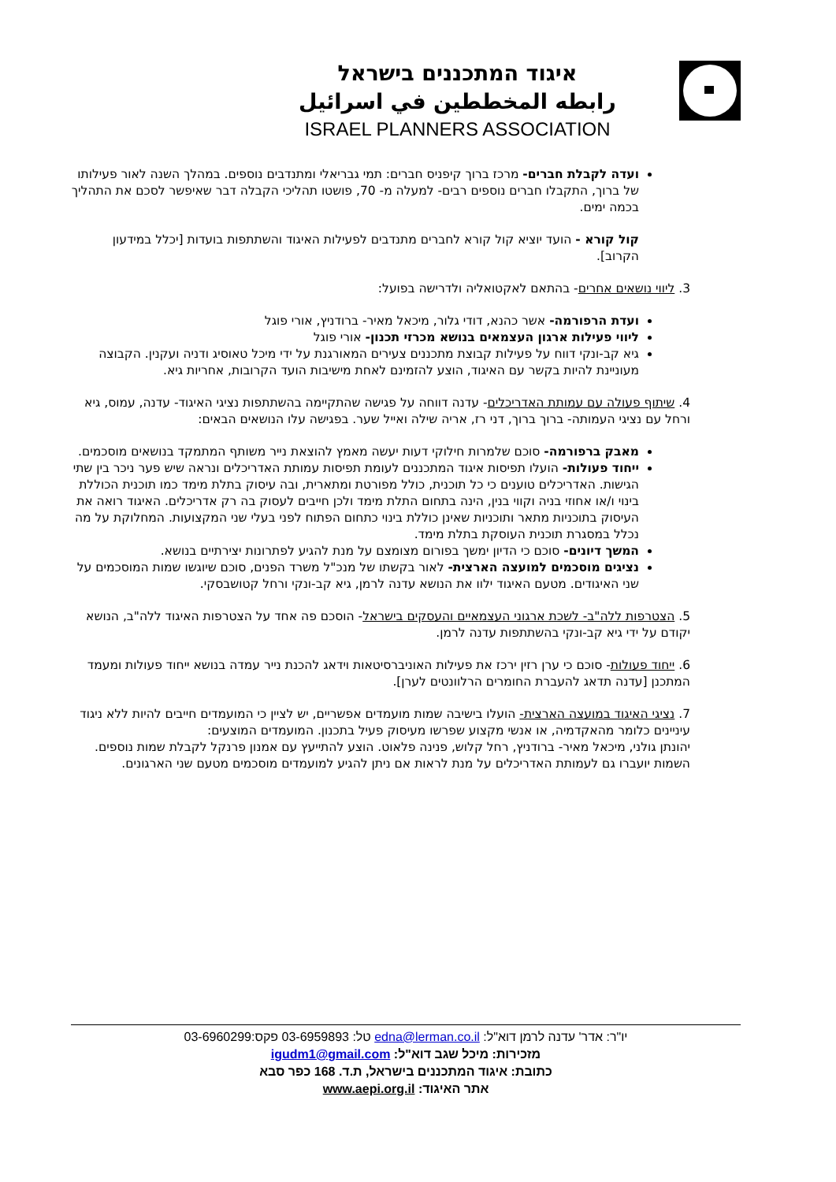איגוד המתכננים בישראל
رابطه المخططين في اسرائيل
ISRAEL PLANNERS ASSOCIATION
ועדה לקבלת חברים- מרכז ברוך קיפניס חברים: תמי גבריאלי ומתנדבים נוספים. במהלך השנה לאור פעילותו של ברוך, התקבלו חברים נוספים רבים- למעלה מ- 70, פושטו תהליכי הקבלה דבר שאיפשר לסכם את התהליך בכמה ימים.
קול קורא - הועד יוציא קול קורא לחברים מתנדבים לפעילות האיגוד והשתתפות בועדות [יכלל במידעון הקרוב].
3. ליווי נושאים אחרים- בהתאם לאקטואליה ולדרישה בפועל:
ועדת הרפורמה- אשר כהנא, דודי גלור, מיכאל מאיר- ברודניץ, אורי פוגל
ליווי פעילות ארגון העצמאים בנושא מכרזי תכנון- אורי פוגל
גיא קב-ונקי דווח על פעילות קבוצת מתכננים צעירים המאורגנת על ידי מיכל טאוסיג ודניה ועקנין. הקבוצה מעוניינת להיות בקשר עם האיגוד, הוצע להזמינם לאחת מישיבות הועד הקרובות, אחריות גיא.
4. שיתוף פעולה עם עמותת האדריכלים- עדנה דווחה על פגישה שהתקיימה בהשתתפות נציגי האיגוד- עדנה, עמוס, גיא ורחל עם נציגי העמותה- ברוך ברוך, דני רז, אריה שילה ואייל שער. בפגישה עלו הנושאים הבאים:
מאבק ברפורמה- סוכם שלמרות חילוקי דעות יעשה מאמץ להוצאת נייר משותף המתמקד בנושאים מוסכמים.
ייחוד פעולות- הועלו תפיסות איגוד המתכננים לעומת תפיסות עמותת האדריכלים ונראה שיש פער ניכר בין שתי הגישות. האדריכלים טוענים כי כל תוכנית, כולל מפורטת ומתארית, ובה עיסוק בתלת מימד כמו תוכנית הכוללת בינוי ו/או אחוזי בניה וקווי בנין, הינה בתחום התלת מימד ולכן חייבים לעסוק בה רק אדריכלים. האיגוד רואה את העיסוק בתוכניות מתאר ותוכניות שאינן כוללת בינוי כתחום הפתוח לפני בעלי שני המקצועות. המחלוקת על מה נכלל במסגרת תוכנית העוסקת בתלת מימד.
המשך דיונים- סוכם כי הדיון ימשך בפורום מצומצם על מנת להגיע לפתרונות יצירתיים בנושא.
נציגים מוסכמים למועצה הארצית- לאור בקשתו של מנכ"ל משרד הפנים, סוכם שיוגשו שמות המוסכמים על שני האיגודים. מטעם האיגוד ילוו את הנושא עדנה לרמן, גיא קב-ונקי ורחל קטושבסקי.
5. הצטרפות ללה"ב- לשכת ארגוני העצמאיים והעסקים בישראל- הוסכם פה אחד על הצטרפות האיגוד ללה"ב, הנושא יקודם על ידי גיא קב-ונקי בהשתתפות עדנה לרמן.
6. ייחוד פעולות- סוכם כי ערן רזין ירכז את פעילות האוניברסיטאות וידאג להכנת נייר עמדה בנושא ייחוד פעולות ומעמד המתכנן [עדנה תדאג להעברת החומרים הרלוונטים לערן].
7. נציגי האיגוד במועצה הארצית- הועלו בישיבה שמות מועמדים אפשריים, יש לציין כי המועמדים חייבים להיות ללא ניגוד עיניינים כלומר מהאקדמיה, או אנשי מקצוע שפרשו מעיסוק פעיל בתכנון. המועמדים המוצעים:
יהונתן גולני, מיכאל מאיר- ברודניץ, רחל קלוש, פנינה פלאוט. הוצע להתייעץ עם אמנון פרנקל לקבלת שמות נוספים. השמות יועברו גם לעמותת האדריכלים על מנת לראות אם ניתן להגיע למועמדים מוסכמים מטעם שני הארגונים.
יו"ר: אדר' עדנה לרמן דוא"ל: edna@lerman.co.il טל: 03-6959893 פקס:03-6960299
מזכירות: מיכל שגב דוא"ל: igudm1@gmail.com
כתובת: איגוד המתכננים בישראל, ת.ד. 168 כפר סבא
אתר האיגוד: www.aepi.org.il